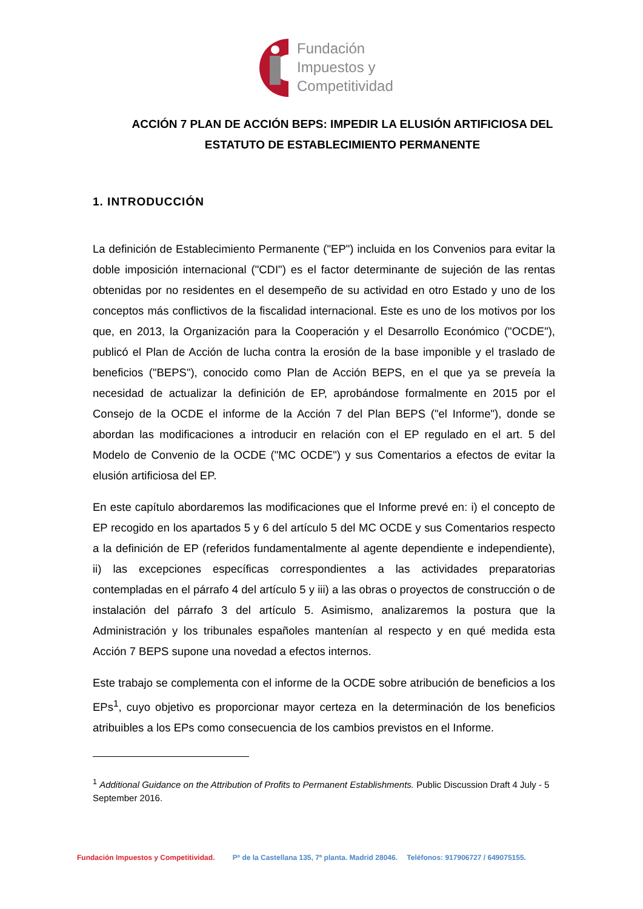Fundación
Impuestos y
Competitividad
ACCIÓN 7 PLAN DE ACCIÓN BEPS: IMPEDIR LA ELUSIÓN ARTIFICIOSA DEL ESTATUTO DE ESTABLECIMIENTO PERMANENTE
1. INTRODUCCIÓN
La definición de Establecimiento Permanente ("EP") incluida en los Convenios para evitar la doble imposición internacional ("CDI") es el factor determinante de sujeción de las rentas obtenidas por no residentes en el desempeño de su actividad en otro Estado y uno de los conceptos más conflictivos de la fiscalidad internacional. Este es uno de los motivos por los que, en 2013, la Organización para la Cooperación y el Desarrollo Económico ("OCDE"), publicó el Plan de Acción de lucha contra la erosión de la base imponible y el traslado de beneficios ("BEPS"), conocido como Plan de Acción BEPS, en el que ya se preveía la necesidad de actualizar la definición de EP, aprobándose formalmente en 2015 por el Consejo de la OCDE el informe de la Acción 7 del Plan BEPS ("el Informe"), donde se abordan las modificaciones a introducir en relación con el EP regulado en el art. 5 del Modelo de Convenio de la OCDE ("MC OCDE") y sus Comentarios a efectos de evitar la elusión artificiosa del EP.
En este capítulo abordaremos las modificaciones que el Informe prevé en: i) el concepto de EP recogido en los apartados 5 y 6 del artículo 5 del MC OCDE y sus Comentarios respecto a la definición de EP (referidos fundamentalmente al agente dependiente e independiente), ii) las excepciones específicas correspondientes a las actividades preparatorias contempladas en el párrafo 4 del artículo 5 y iii) a las obras o proyectos de construcción o de instalación del párrafo 3 del artículo 5. Asimismo, analizaremos la postura que la Administración y los tribunales españoles mantenían al respecto y en qué medida esta Acción 7 BEPS supone una novedad a efectos internos.
Este trabajo se complementa con el informe de la OCDE sobre atribución de beneficios a los EPs<sup>1</sup>, cuyo objetivo es proporcionar mayor certeza en la determinación de los beneficios atribuibles a los EPs como consecuencia de los cambios previstos en el Informe.
<sup>1</sup> Additional Guidance on the Attribution of Profits to Permanent Establishments. Public Discussion Draft 4 July - 5 September 2016.
Fundación Impuestos y Competitividad. Pº de la Castellana 135, 7ª planta. Madrid 28046. Teléfonos: 917906727 / 649075155.